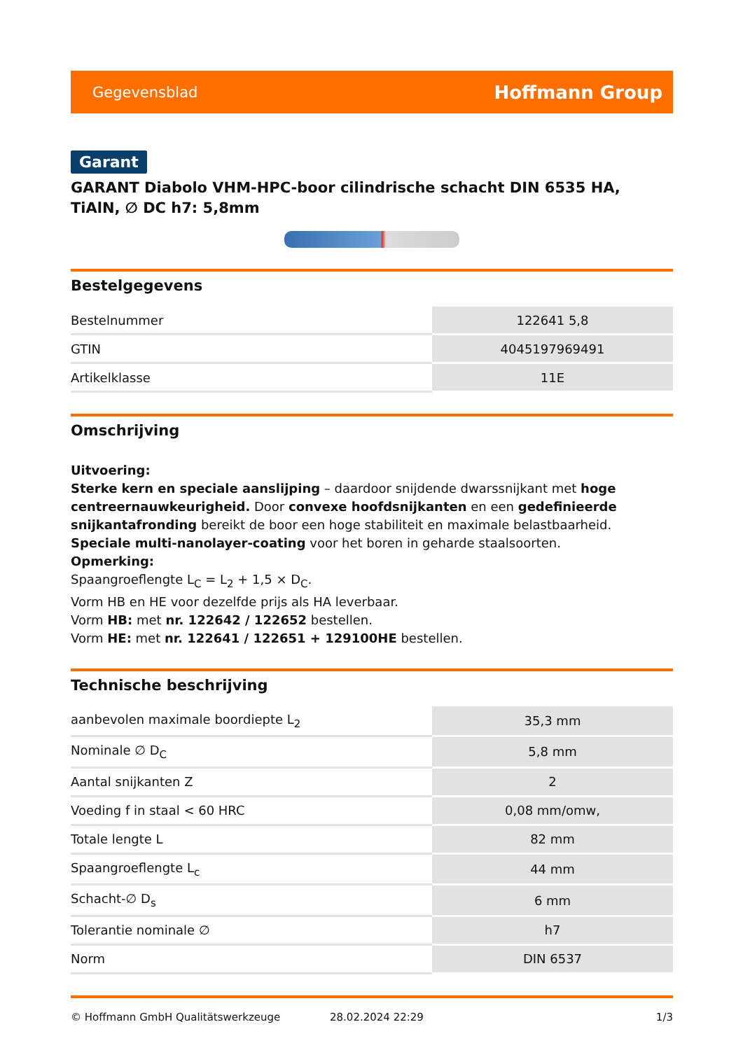Gegevensblad Hoffmann Group
Garant
GARANT Diabolo VHM-HPC-boor cilindrische schacht DIN 6535 HA, TiAlN, ∅ DC h7: 5,8mm
Bestelgegevens
| Bestelnummer | 122641 5,8 |
| GTIN | 4045197969491 |
| Artikelklasse | 11E |
Omschrijving
Uitvoering:
Sterke kern en speciale aanslijping – daardoor snijdende dwarssnijkant met hoge centreernauwkeurigheid. Door convexe hoofdsnijkanten en een gedefinieerde snijkantafronding bereikt de boor een hoge stabiliteit en maximale belastbaarheid. Speciale multi-nanolayer-coating voor het boren in geharde staalsoorten.
Opmerking:
Spaangroeflengte L<sub>C</sub> = L<sub>2</sub> + 1,5 × D<sub>C</sub>.
Vorm HB en HE voor dezelfde prijs als HA leverbaar.
Vorm HB: met nr. 122642 / 122652 bestellen.
Vorm HE: met nr. 122641 / 122651 + 129100HE bestellen.
Technische beschrijving
| aanbevolen maximale boordiepte L<sub>2</sub> | 35,3 mm |
| Nominale ∅ D<sub>C</sub> | 5,8 mm |
| Aantal snijkanten Z | 2 |
| Voeding f in staal < 60 HRC | 0,08 mm/omw, |
| Totale lengte L | 82 mm |
| Spaangroeflengte L<sub>c</sub> | 44 mm |
| Schacht-∅ D<sub>s</sub> | 6 mm |
| Tolerantie nominale ∅ | h7 |
| Norm | DIN 6537 |
© Hoffmann GmbH Qualitätswerkzeuge 28.02.2024 22:29 1/3